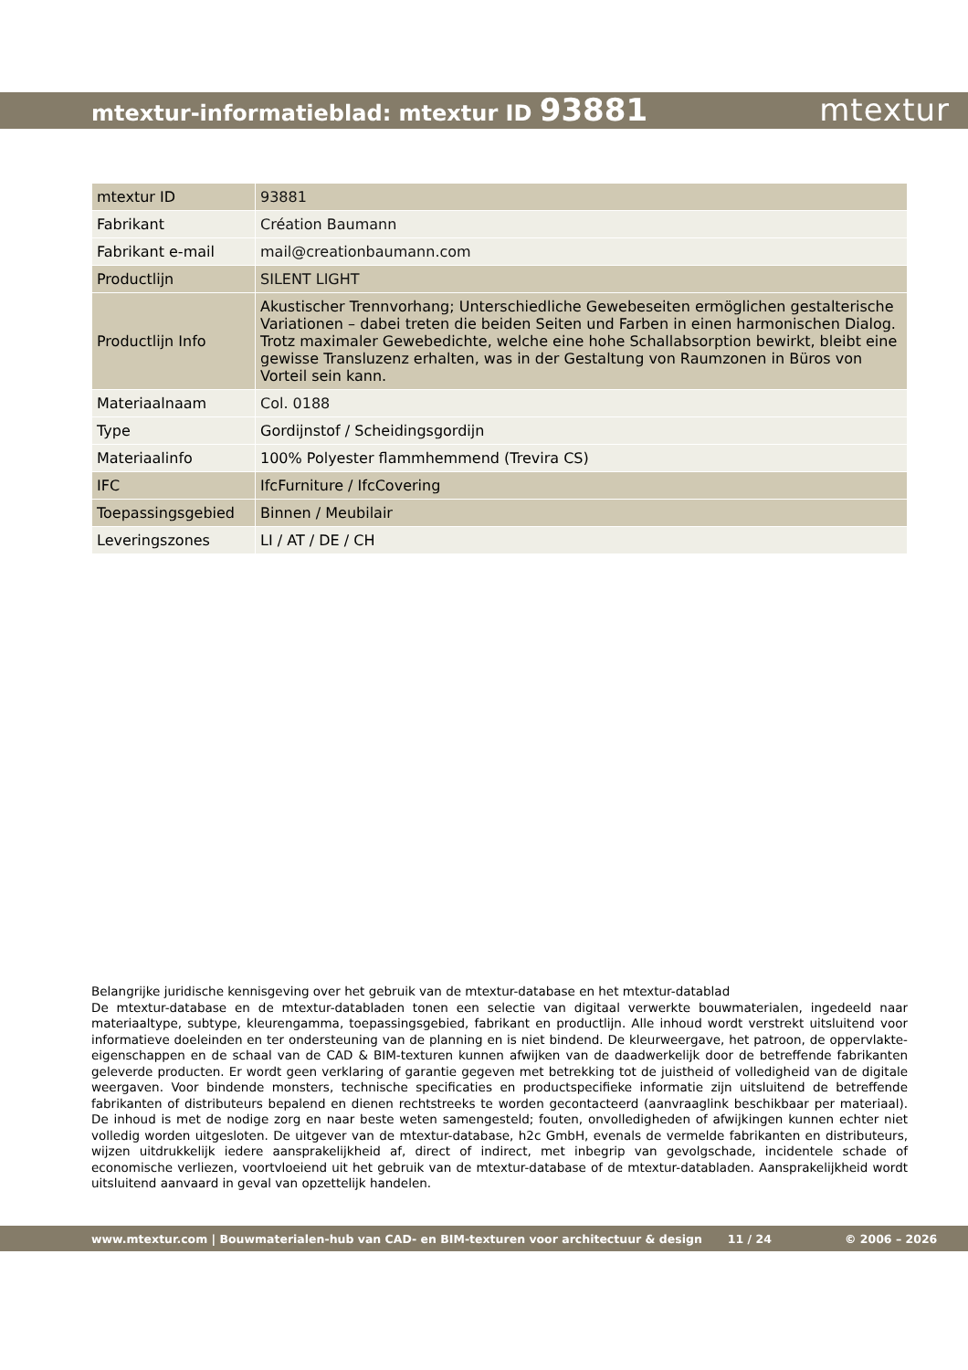mtextur-informatieblad: mtextur ID 93881 mtextur
| mtextur ID | 93881 |
| Fabrikant | Création Baumann |
| Fabrikant e-mail | mail@creationbaumann.com |
| Productlijn | SILENT LIGHT |
| Productlijn Info | Akustischer Trennvorhang; Unterschiedliche Gewebeseiten ermöglichen gestalterische Variationen – dabei treten die beiden Seiten und Farben in einen harmonischen Dialog. Trotz maximaler Gewebedichte, welche eine hohe Schallabsorption bewirkt, bleibt eine gewisse Transluzenz erhalten, was in der Gestaltung von Raumzonen in Büros von Vorteil sein kann. |
| Materiaalnaam | Col. 0188 |
| Type | Gordijnstof / Scheidingsgordijn |
| Materiaalinfo | 100% Polyester flammhemmend (Trevira CS) |
| IFC | IfcFurniture / IfcCovering |
| Toepassingsgebied | Binnen / Meubilair |
| Leveringszones | LI / AT / DE / CH |
Belangrijke juridische kennisgeving over het gebruik van de mtextur-database en het mtextur-datablad
De mtextur-database en de mtextur-databladen tonen een selectie van digitaal verwerkte bouwmaterialen, ingedeeld naar materiaaltype, subtype, kleurengamma, toepassingsgebied, fabrikant en productlijn. Alle inhoud wordt verstrekt uitsluitend voor informatieve doeleinden en ter ondersteuning van de planning en is niet bindend. De kleurweergave, het patroon, de oppervlakte-eigenschappen en de schaal van de CAD & BIM-texturen kunnen afwijken van de daadwerkelijk door de betreffende fabrikanten geleverde producten. Er wordt geen verklaring of garantie gegeven met betrekking tot de juistheid of volledigheid van de digitale weergaven. Voor bindende monsters, technische specificaties en productspecifieke informatie zijn uitsluitend de betreffende fabrikanten of distributeurs bepalend en dienen rechtstreeks te worden gecontacteerd (aanvraaglink beschikbaar per materiaal). De inhoud is met de nodige zorg en naar beste weten samengesteld; fouten, onvolledigheden of afwijkingen kunnen echter niet volledig worden uitgesloten. De uitgever van de mtextur-database, h2c GmbH, evenals de vermelde fabrikanten en distributeurs, wijzen uitdrukkelijk iedere aansprakelijkheid af, direct of indirect, met inbegrip van gevolgschade, incidentele schade of economische verliezen, voortvloeiend uit het gebruik van de mtextur-database of de mtextur-databladen. Aansprakelijkheid wordt uitsluitend aanvaard in geval van opzettelijk handelen.
www.mtextur.com | Bouwmaterialen-hub van CAD- en BIM-texturen voor architectuur & design 11 / 24 © 2006 – 2026